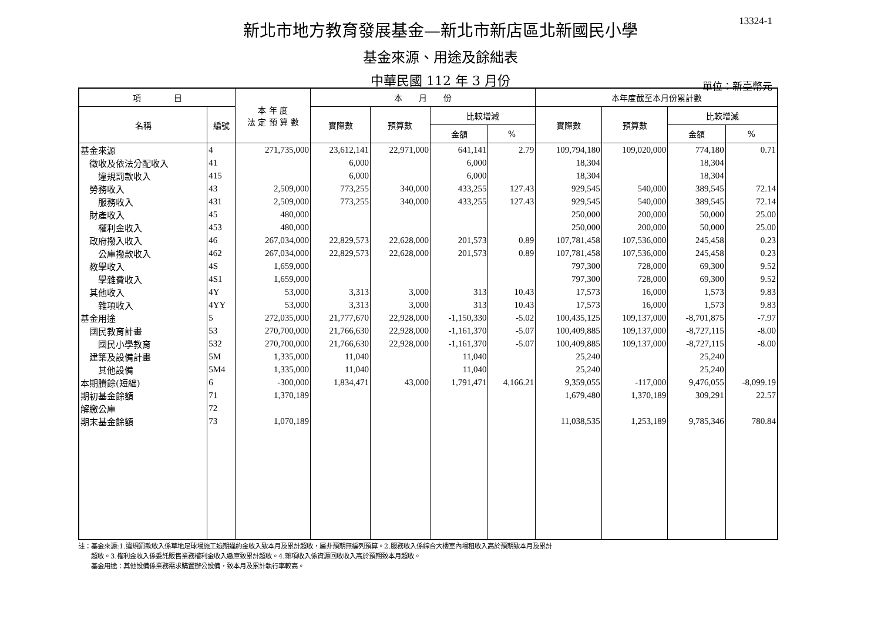13324-1
新北市地方教育發展基金—新北市新店區北新國民小學
基金來源、用途及餘絀表
中華民國 112 年 3 月份
單位：新臺幣元
| 項 目 | | 本 年 度 法 定 預 算 數 | 本 月 份 | | | | 本年度截至本月份累計數 | | | |
| --- | --- | --- | --- | --- | --- | --- | --- | --- | --- | --- |
| 名稱 | 編號 | | 實際數 | 預算數 | 比較增減 | | 實際數 | 預算數 | 比較增減 | |
| | | | | | 金額 | % | | | 金額 | % |
| 基金來源 | 4 | 271,735,000 | 23,612,141 | 22,971,000 | 641,141 | 2.79 | 109,794,180 | 109,020,000 | 774,180 | 0.71 |
| 徵收及依法分配收入 | 41 | | 6,000 | | 6,000 | | 18,304 | | 18,304 | |
| 違規罰款收入 | 415 | | 6,000 | | 6,000 | | 18,304 | | 18,304 | |
| 勞務收入 | 43 | 2,509,000 | 773,255 | 340,000 | 433,255 | 127.43 | 929,545 | 540,000 | 389,545 | 72.14 |
| 服務收入 | 431 | 2,509,000 | 773,255 | 340,000 | 433,255 | 127.43 | 929,545 | 540,000 | 389,545 | 72.14 |
| 財產收入 | 45 | 480,000 | | | | | 250,000 | 200,000 | 50,000 | 25.00 |
| 權利金收入 | 453 | 480,000 | | | | | 250,000 | 200,000 | 50,000 | 25.00 |
| 政府撥入收入 | 46 | 267,034,000 | 22,829,573 | 22,628,000 | 201,573 | 0.89 | 107,781,458 | 107,536,000 | 245,458 | 0.23 |
| 公庫撥款收入 | 462 | 267,034,000 | 22,829,573 | 22,628,000 | 201,573 | 0.89 | 107,781,458 | 107,536,000 | 245,458 | 0.23 |
| 教學收入 | 4S | 1,659,000 | | | | | 797,300 | 728,000 | 69,300 | 9.52 |
| 學雜費收入 | 4S1 | 1,659,000 | | | | | 797,300 | 728,000 | 69,300 | 9.52 |
| 其他收入 | 4Y | 53,000 | 3,313 | 3,000 | 313 | 10.43 | 17,573 | 16,000 | 1,573 | 9.83 |
| 雜項收入 | 4YY | 53,000 | 3,313 | 3,000 | 313 | 10.43 | 17,573 | 16,000 | 1,573 | 9.83 |
| 基金用途 | 5 | 272,035,000 | 21,777,670 | 22,928,000 | -1,150,330 | -5.02 | 100,435,125 | 109,137,000 | -8,701,875 | -7.97 |
| 國民教育計畫 | 53 | 270,700,000 | 21,766,630 | 22,928,000 | -1,161,370 | -5.07 | 100,409,885 | 109,137,000 | -8,727,115 | -8.00 |
| 國民小學教育 | 532 | 270,700,000 | 21,766,630 | 22,928,000 | -1,161,370 | -5.07 | 100,409,885 | 109,137,000 | -8,727,115 | -8.00 |
| 建築及設備計畫 | 5M | 1,335,000 | 11,040 | | 11,040 | | 25,240 | | 25,240 | |
| 其他設備 | 5M4 | 1,335,000 | 11,040 | | 11,040 | | 25,240 | | 25,240 | |
| 本期賸餘(短絀) | 6 | -300,000 | 1,834,471 | 43,000 | 1,791,471 | 4,166.21 | 9,359,055 | -117,000 | 9,476,055 | -8,099.19 |
| 期初基金餘額 | 71 | 1,370,189 | | | | | 1,679,480 | 1,370,189 | 309,291 | 22.57 |
| 解繳公庫 | 72 | | | | | | | | | |
| 期末基金餘額 | 73 | 1,070,189 | | | | | 11,038,535 | 1,253,189 | 9,785,346 | 780.84 |
註：基金來源:1.違規罰款收入係草地足球場施工逾期違約金收入致本月及累計超收，屬非預期無編列預算。2.服務收入係綜合大樓室內場租收入高於預期致本月及累計
　　超收。3.權利金收入係委託販售業務權利金收入繳庫致累計超收。4.雜項收入係資源回收收入高於預期致本月超收。
　　基金用途：其他設備係業務需求購置辦公設備，致本月及累計執行率較高。